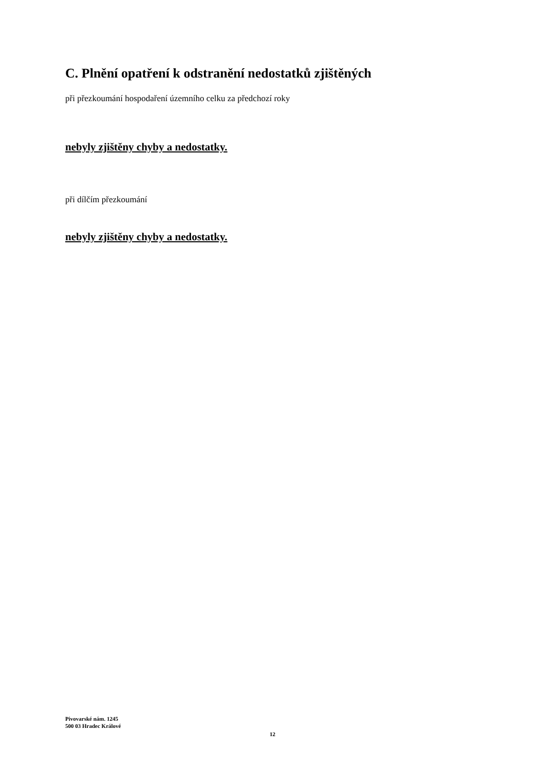C. Plnění opatření k odstranění nedostatků zjištěných
při přezkoumání hospodaření územního celku za předchozí roky
nebyly zjištěny chyby a nedostatky.
při dílčím přezkoumání
nebyly zjištěny chyby a nedostatky.
Pivovarské nám. 1245
500 03 Hradec Králové
12